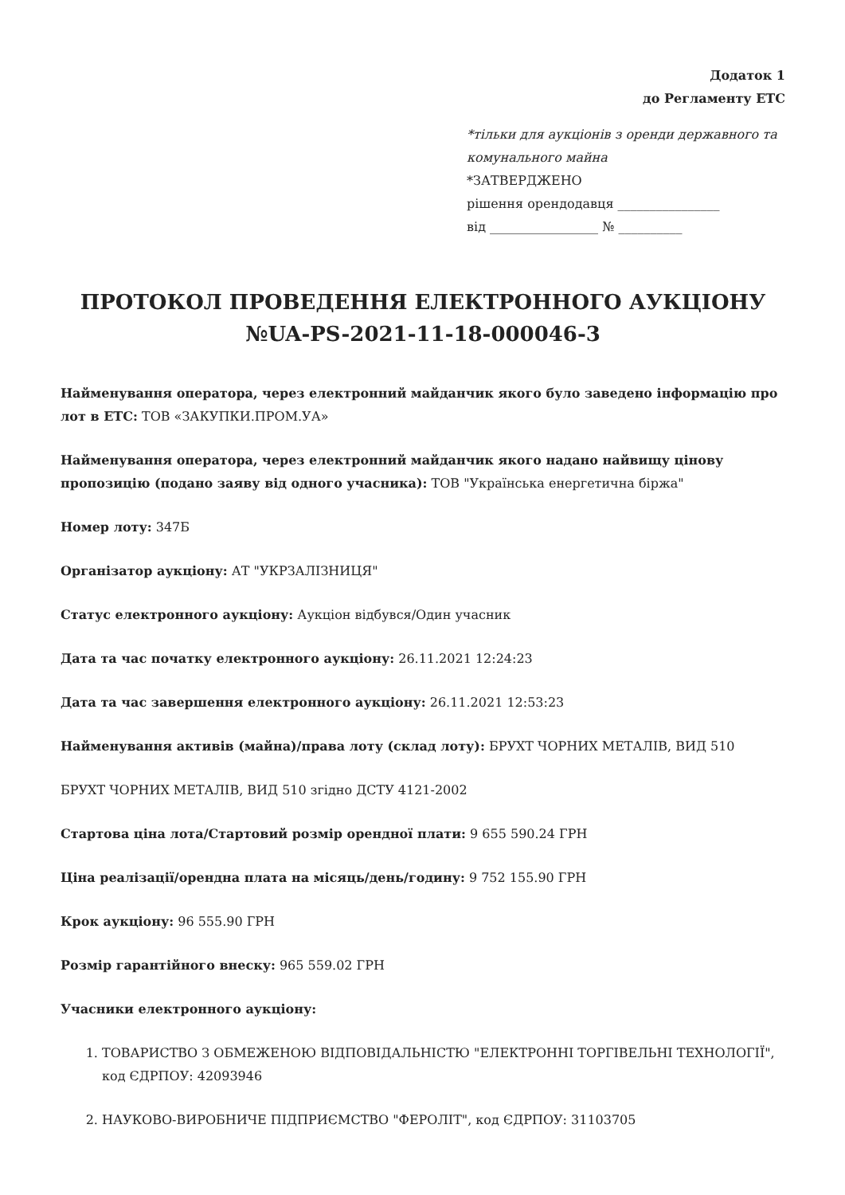Додаток 1
до Регламенту ЕТС
*тільки для аукціонів з оренди державного та комунального майна
*ЗАТВЕРДЖЕНО
рішення орендодавця ________________
від _________________ № __________
ПРОТОКОЛ ПРОВЕДЕННЯ ЕЛЕКТРОННОГО АУКЦІОНУ №UA-PS-2021-11-18-000046-3
Найменування оператора, через електронний майданчик якого було заведено інформацію про лот в ЕТС: ТОВ «ЗАКУПКИ.ПРОМ.УА»
Найменування оператора, через електронний майданчик якого надано найвищу цінову пропозицію (подано заяву від одного учасника): ТОВ "Українська енергетична біржа"
Номер лоту: 347Б
Організатор аукціону: АТ "УКРЗАЛІЗНИЦЯ"
Статус електронного аукціону: Аукціон відбувся/Один учасник
Дата та час початку електронного аукціону: 26.11.2021 12:24:23
Дата та час завершення електронного аукціону: 26.11.2021 12:53:23
Найменування активів (майна)/права лоту (склад лоту): БРУХТ ЧОРНИХ МЕТАЛІВ, ВИД 510
БРУХТ ЧОРНИХ МЕТАЛІВ, ВИД 510 згідно ДСТУ 4121-2002
Стартова ціна лота/Стартовий розмір орендної плати: 9 655 590.24 ГРН
Ціна реалізації/орендна плата на місяць/день/годину: 9 752 155.90 ГРН
Крок аукціону: 96 555.90 ГРН
Розмір гарантійного внеску: 965 559.02 ГРН
Учасники електронного аукціону:
1. ТОВАРИСТВО З ОБМЕЖЕНОЮ ВІДПОВІДАЛЬНІСТЮ "ЕЛЕКТРОННІ ТОРГІВЕЛЬНІ ТЕХНОЛОГІЇ", код ЄДРПОУ: 42093946
2. НАУКОВО-ВИРОБНИЧЕ ПІДПРИЄМСТВО "ФЕРОЛІТ", код ЄДРПОУ: 31103705